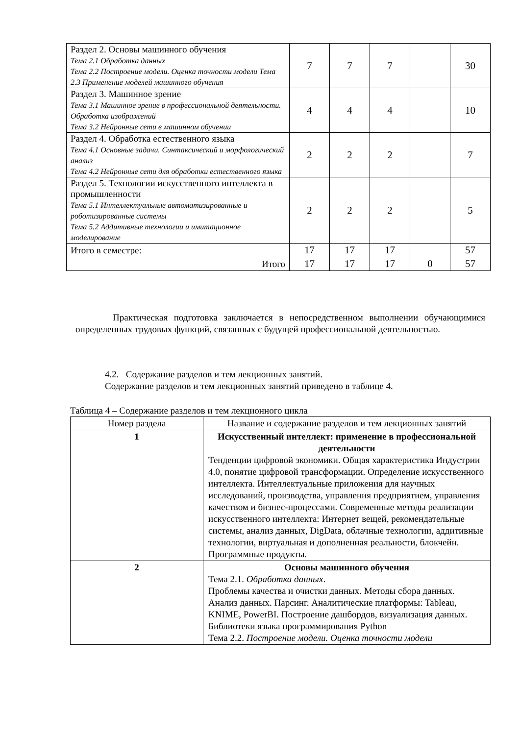| Раздел 2. Основы машинного обучения Тема 2.1 Обработка данных Тема 2.2 Построение модели. Оценка точности модели Тема 2.3 Применение моделей машинного обучения | 7 | 7 | 7 | | 30 |
| Раздел 3. Машинное зрение Тема 3.1 Машинное зрение в профессиональной деятельности. Обработка изображений Тема 3.2 Нейронные сети в машинном обучении | 4 | 4 | 4 | | 10 |
| Раздел 4. Обработка естественного языка Тема 4.1 Основные задачи. Синтаксический и морфологический анализ Тема 4.2 Нейронные сети для обработки естественного языка | 2 | 2 | 2 | | 7 |
| Раздел 5. Технологии искусственного интеллекта в промышленности Тема 5.1 Интеллектуальные автоматизированные и роботизированные системы Тема 5.2 Аддитивные технологии и имитационное моделирование | 2 | 2 | 2 | | 5 |
| Итого в семестре: | 17 | 17 | 17 | | 57 |
| Итого | 17 | 17 | 17 | 0 | 57 |
Практическая подготовка заключается в непосредственном выполнении обучающимися определенных трудовых функций, связанных с будущей профессиональной деятельностью.
4.2. Содержание разделов и тем лекционных занятий.
Содержание разделов и тем лекционных занятий приведено в таблице 4.
Таблица 4 – Содержание разделов и тем лекционного цикла
| Номер раздела | Название и содержание разделов и тем лекционных занятий |
| --- | --- |
| 1 | Искусственный интеллект: применение в профессиональной деятельности Тенденции цифровой экономики. Общая характеристика Индустрии 4.0, понятие цифровой трансформации. Определение искусственного интеллекта. Интеллектуальные приложения для научных исследований, производства, управления предприятием, управления качеством и бизнес-процессами. Современные методы реализации искусственного интеллекта: Интернет вещей, рекомендательные системы, анализ данных, DigData, облачные технологии, аддитивные технологии, виртуальная и дополненная реальности, блокчейн. Программные продукты. |
| 2 | Основы машинного обучения Тема 2.1. Обработка данных . Проблемы качества и очистки данных. Методы сбора данных. Анализ данных. Парсинг. Аналитические платформы: Tableau, KNIME, PowerBI. Построение дашбордов, визуализация данных. Библиотеки языка программирования Python Тема 2.2. Построение модели. Оценка точности модели |